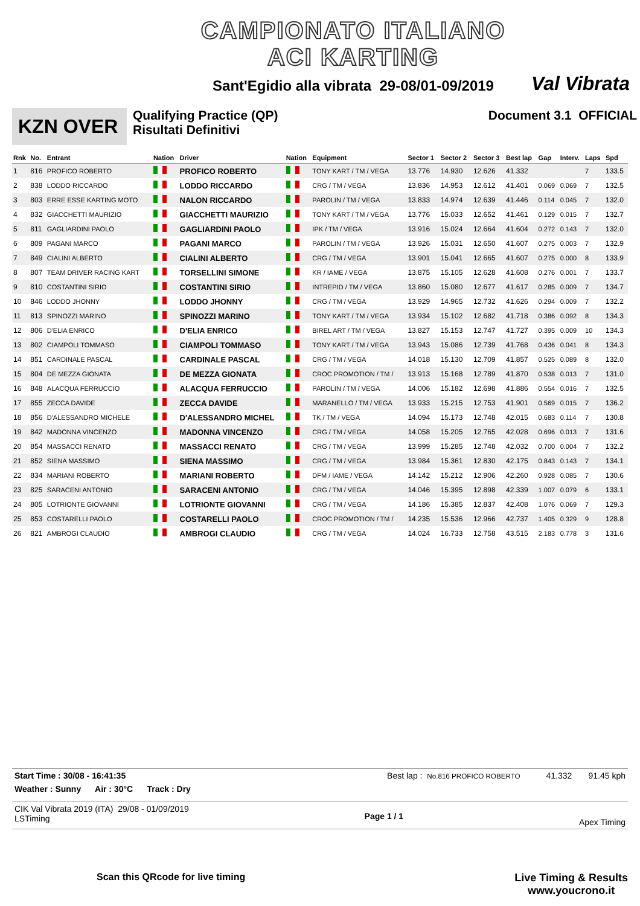CAMPIONATO ITALIANO
ACI KARTING
Sant'Egidio alla vibrata 29-08/01-09/2019
Val Vibrata
KZN OVER
Qualifying Practice (QP)
Risultati Definitivi
Document 3.1 OFFICIAL
| Rnk | No. | Entrant | Nation | Driver | Nation | Equipment | Sector 1 | Sector 2 | Sector 3 | Best lap | Gap | Interv. | Laps | Spd |
| --- | --- | --- | --- | --- | --- | --- | --- | --- | --- | --- | --- | --- | --- | --- |
| 1 | 816 | PROFICO ROBERTO | | PROFICO ROBERTO | | TONY KART / TM / VEGA | 13.776 | 14.930 | 12.626 | 41.332 | | | 7 | 133.5 |
| 2 | 838 | LODDO RICCARDO | | LODDO RICCARDO | | CRG / TM / VEGA | 13.836 | 14.953 | 12.612 | 41.401 | 0.069 | 0.069 | 7 | 132.5 |
| 3 | 803 | ERRE ESSE KARTING MOTO | | NALON RICCARDO | | PAROLIN / TM / VEGA | 13.833 | 14.974 | 12.639 | 41.446 | 0.114 | 0.045 | 7 | 132.0 |
| 4 | 832 | GIACCHETTI MAURIZIO | | GIACCHETTI MAURIZIO | | TONY KART / TM / VEGA | 13.776 | 15.033 | 12.652 | 41.461 | 0.129 | 0.015 | 7 | 132.7 |
| 5 | 811 | GAGLIARDINI PAOLO | | GAGLIARDINI PAOLO | | IPK / TM / VEGA | 13.916 | 15.024 | 12.664 | 41.604 | 0.272 | 0.143 | 7 | 132.0 |
| 6 | 809 | PAGANI MARCO | | PAGANI MARCO | | PAROLIN / TM / VEGA | 13.926 | 15.031 | 12.650 | 41.607 | 0.275 | 0.003 | 7 | 132.9 |
| 7 | 849 | CIALINI ALBERTO | | CIALINI ALBERTO | | CRG / TM / VEGA | 13.901 | 15.041 | 12.665 | 41.607 | 0.275 | 0.000 | 8 | 133.9 |
| 8 | 807 | TEAM DRIVER RACING KART | | TORSELLINI SIMONE | | KR / IAME / VEGA | 13.875 | 15.105 | 12.628 | 41.608 | 0.276 | 0.001 | 7 | 133.7 |
| 9 | 810 | COSTANTINI SIRIO | | COSTANTINI SIRIO | | INTREPID / TM / VEGA | 13.860 | 15.080 | 12.677 | 41.617 | 0.285 | 0.009 | 7 | 134.7 |
| 10 | 846 | LODDO JHONNY | | LODDO JHONNY | | CRG / TM / VEGA | 13.929 | 14.965 | 12.732 | 41.626 | 0.294 | 0.009 | 7 | 132.2 |
| 11 | 813 | SPINOZZI MARINO | | SPINOZZI MARINO | | TONY KART / TM / VEGA | 13.934 | 15.102 | 12.682 | 41.718 | 0.386 | 0.092 | 8 | 134.3 |
| 12 | 806 | D'ELIA ENRICO | | D'ELIA ENRICO | | BIREL ART / TM / VEGA | 13.827 | 15.153 | 12.747 | 41.727 | 0.395 | 0.009 | 10 | 134.3 |
| 13 | 802 | CIAMPOLI TOMMASO | | CIAMPOLI TOMMASO | | TONY KART / TM / VEGA | 13.943 | 15.086 | 12.739 | 41.768 | 0.436 | 0.041 | 8 | 134.3 |
| 14 | 851 | CARDINALE PASCAL | | CARDINALE PASCAL | | CRG / TM / VEGA | 14.018 | 15.130 | 12.709 | 41.857 | 0.525 | 0.089 | 8 | 132.0 |
| 15 | 804 | DE MEZZA GIONATA | | DE MEZZA GIONATA | | CROC PROMOTION / TM / | 13.913 | 15.168 | 12.789 | 41.870 | 0.538 | 0.013 | 7 | 131.0 |
| 16 | 848 | ALACQUA FERRUCCIO | | ALACQUA FERRUCCIO | | PAROLIN / TM / VEGA | 14.006 | 15.182 | 12.698 | 41.886 | 0.554 | 0.016 | 7 | 132.5 |
| 17 | 855 | ZECCA DAVIDE | | ZECCA DAVIDE | | MARANELLO / TM / VEGA | 13.933 | 15.215 | 12.753 | 41.901 | 0.569 | 0.015 | 7 | 136.2 |
| 18 | 856 | D'ALESSANDRO MICHELE | | D'ALESSANDRO MICHEL | | TK / TM / VEGA | 14.094 | 15.173 | 12.748 | 42.015 | 0.683 | 0.114 | 7 | 130.8 |
| 19 | 842 | MADONNA VINCENZO | | MADONNA VINCENZO | | CRG / TM / VEGA | 14.058 | 15.205 | 12.765 | 42.028 | 0.696 | 0.013 | 7 | 131.6 |
| 20 | 854 | MASSACCI RENATO | | MASSACCI RENATO | | CRG / TM / VEGA | 13.999 | 15.285 | 12.748 | 42.032 | 0.700 | 0.004 | 7 | 132.2 |
| 21 | 852 | SIENA MASSIMO | | SIENA MASSIMO | | CRG / TM / VEGA | 13.984 | 15.361 | 12.830 | 42.175 | 0.843 | 0.143 | 7 | 134.1 |
| 22 | 834 | MARIANI ROBERTO | | MARIANI ROBERTO | | DFM / IAME / VEGA | 14.142 | 15.212 | 12.906 | 42.260 | 0.928 | 0.085 | 7 | 130.6 |
| 23 | 825 | SARACENI ANTONIO | | SARACENI ANTONIO | | CRG / TM / VEGA | 14.046 | 15.395 | 12.898 | 42.339 | 1.007 | 0.079 | 6 | 133.1 |
| 24 | 805 | LOTRIONTE GIOVANNI | | LOTRIONTE GIOVANNI | | CRG / TM / VEGA | 14.186 | 15.385 | 12.837 | 42.408 | 1.076 | 0.069 | 7 | 129.3 |
| 25 | 853 | COSTARELLI PAOLO | | COSTARELLI PAOLO | | CROC PROMOTION / TM / | 14.235 | 15.536 | 12.966 | 42.737 | 1.405 | 0.329 | 9 | 128.8 |
| 26 | 821 | AMBROGI CLAUDIO | | AMBROGI CLAUDIO | | CRG / TM / VEGA | 14.024 | 16.733 | 12.758 | 43.515 | 2.183 | 0.778 | 3 | 131.6 |
Start Time : 30/08 - 16:41:35 Best lap : No.816 PROFICO ROBERTO 41.332 91.45 kph
Weather : Sunny Air : 30°C Track : Dry
CIK Val Vibrata 2019 (ITA) 29/08 - 01/09/2019
LSTiming Page 1 / 1 Apex Timing
Scan this QRcode for live timing Live Timing & Results
www.youcrono.it